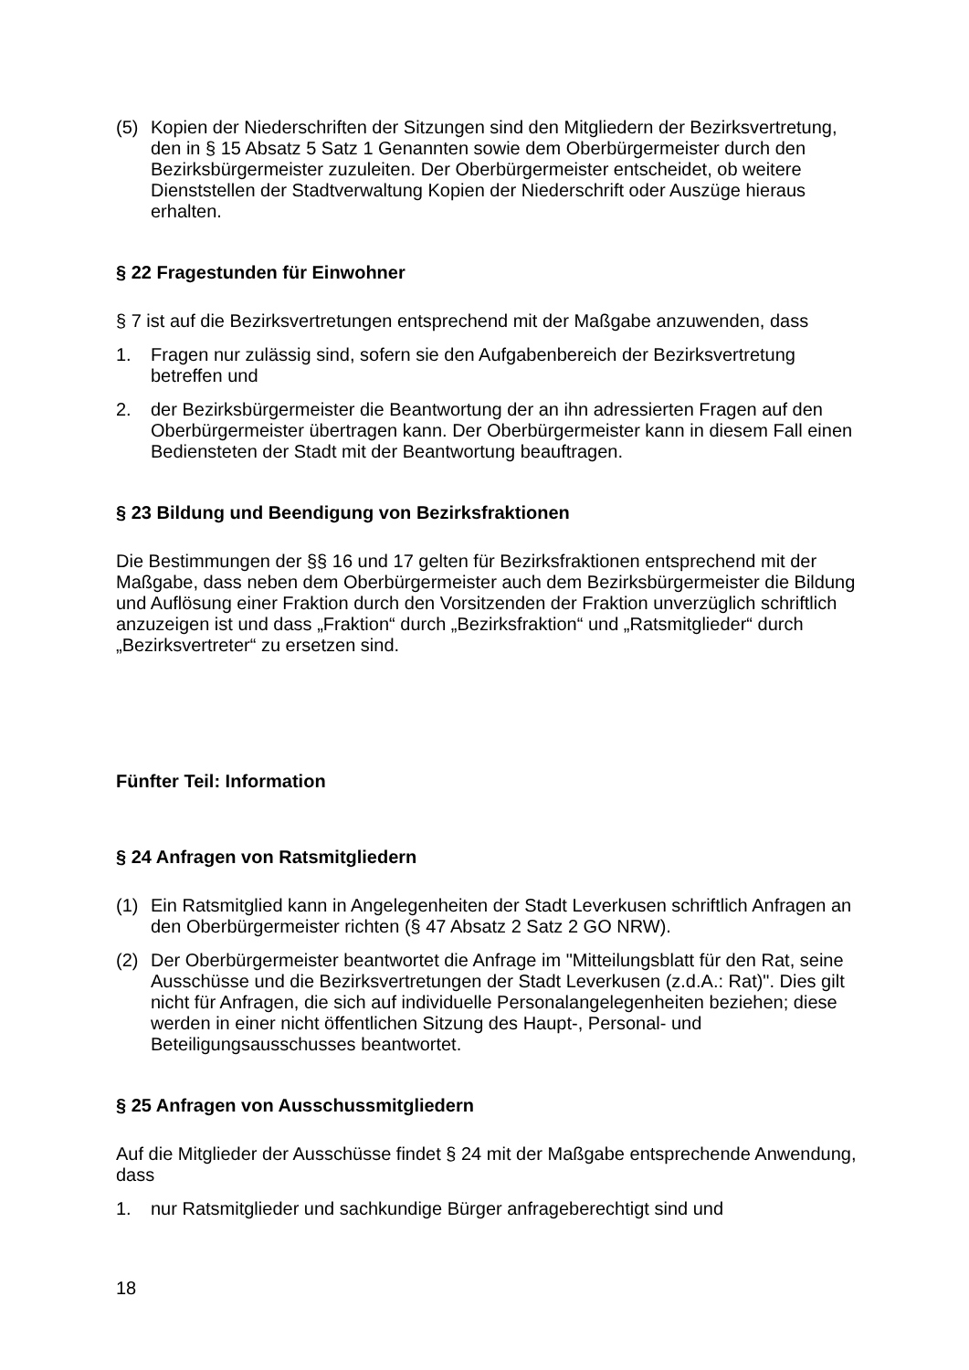(5) Kopien der Niederschriften der Sitzungen sind den Mitgliedern der Bezirksvertre­tung, den in § 15 Absatz 5 Satz 1 Genannten sowie dem Oberbürgermeister durch den Bezirksbürgermeister zuzuleiten. Der Oberbürgermeister entscheidet, ob weitere Dienststellen der Stadtverwaltung Kopien der Niederschrift oder Aus­züge hieraus erhalten.
§ 22 Fragestunden für Einwohner
§ 7 ist auf die Bezirksvertretungen entsprechend mit der Maßgabe anzuwenden, dass
1. Fragen nur zulässig sind, sofern sie den Aufgabenbereich der Bezirksvertretung betreffen und
2. der Bezirksbürgermeister die Beantwortung der an ihn adressierten Fragen auf den Oberbürgermeister übertragen kann. Der Oberbürgermeister kann in diesem Fall einen Bediensteten der Stadt mit der Beantwortung beauftragen.
§ 23 Bildung und Beendigung von Bezirksfraktionen
Die Bestimmungen der §§ 16 und 17 gelten für Bezirksfraktionen entsprechend mit der Maßgabe, dass neben dem Oberbürgermeister auch dem Bezirksbürgermeister die Bildung und Auflösung einer Fraktion durch den Vorsitzenden der Fraktion unver­züglich schriftlich anzuzeigen ist und dass „Fraktion“ durch „Bezirksfraktion“ und „Ratsmitglieder“ durch „Bezirksvertreter“ zu ersetzen sind.
Fünfter Teil: Information
§ 24 Anfragen von Ratsmitgliedern
(1) Ein Ratsmitglied kann in Angelegenheiten der Stadt Leverkusen schriftlich Anfra­gen an den Oberbürgermeister richten (§ 47 Absatz 2 Satz 2 GO NRW).
(2) Der Oberbürgermeister beantwortet die Anfrage im "Mitteilungsblatt für den Rat, seine Ausschüsse und die Bezirksvertretungen der Stadt Leverkusen (z.d.A.: Rat)". Dies gilt nicht für Anfragen, die sich auf individuelle Personalangelegenhei­ten beziehen; diese werden in einer nicht öffentlichen Sitzung des Haupt-, Per­sonal- und Beteiligungsausschusses beantwortet.
§ 25 Anfragen von Ausschussmitgliedern
Auf die Mitglieder der Ausschüsse findet § 24 mit der Maßgabe entsprechende An­wendung, dass
1. nur Ratsmitglieder und sachkundige Bürger anfrageberechtigt sind und
18